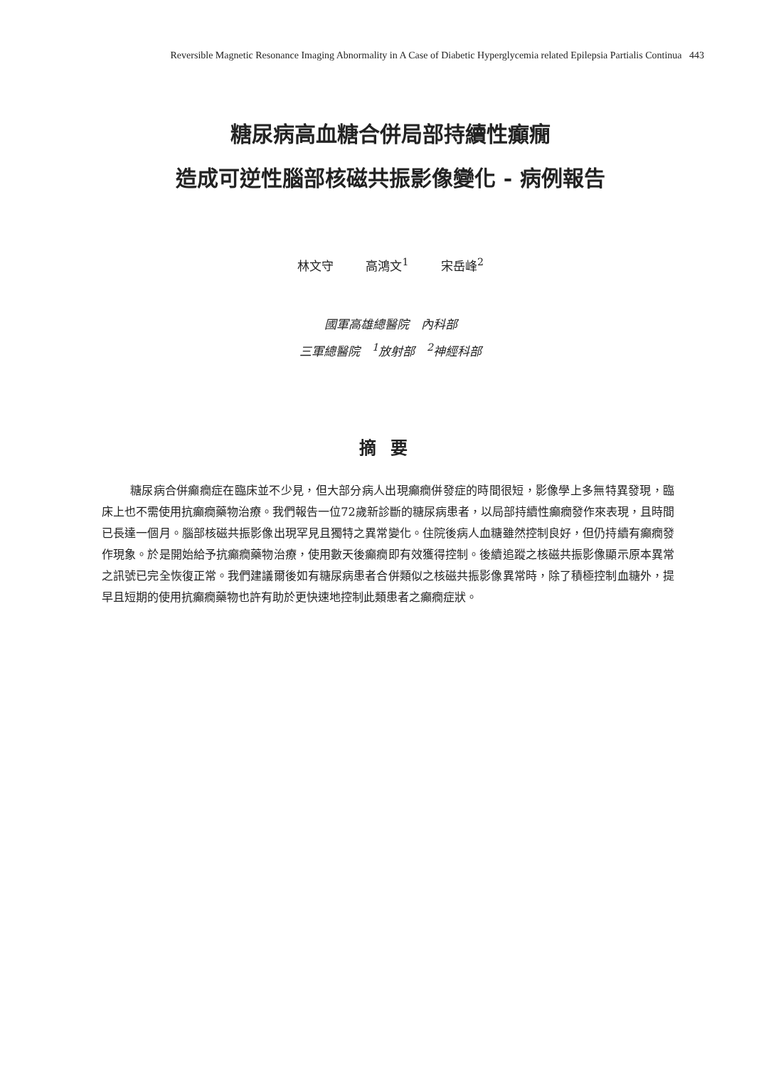Reversible Magnetic Resonance Imaging Abnormality in A Case of Diabetic Hyperglycemia related Epilepsia Partialis Continua 443
糖尿病高血糖合併局部持續性癲癇
造成可逆性腦部核磁共振影像變化 - 病例報告
林文守 高鴻文<sup>1</sup> 宋岳峰<sup>2</sup>
國軍高雄總醫院　內科部
三軍總醫院　<sup>1</sup>放射部　<sup>2</sup>神經科部
摘要
糖尿病合併癲癇症在臨床並不少見，但大部分病人出現癲癇併發症的時間很短，影像學上多無特異發現，臨床上也不需使用抗癲癇藥物治療。我們報告一位72歲新診斷的糖尿病患者，以局部持續性癲癇發作來表現，且時間已長達一個月。腦部核磁共振影像出現罕見且獨特之異常變化。住院後病人血糖雖然控制良好，但仍持續有癲癇發作現象。於是開始給予抗癲癇藥物治療，使用數天後癲癇即有效獲得控制。後續追蹤之核磁共振影像顯示原本異常之訊號已完全恢復正常。我們建議爾後如有糖尿病患者合併類似之核磁共振影像異常時，除了積極控制血糖外，提早且短期的使用抗癲癇藥物也許有助於更快速地控制此類患者之癲癇症狀。